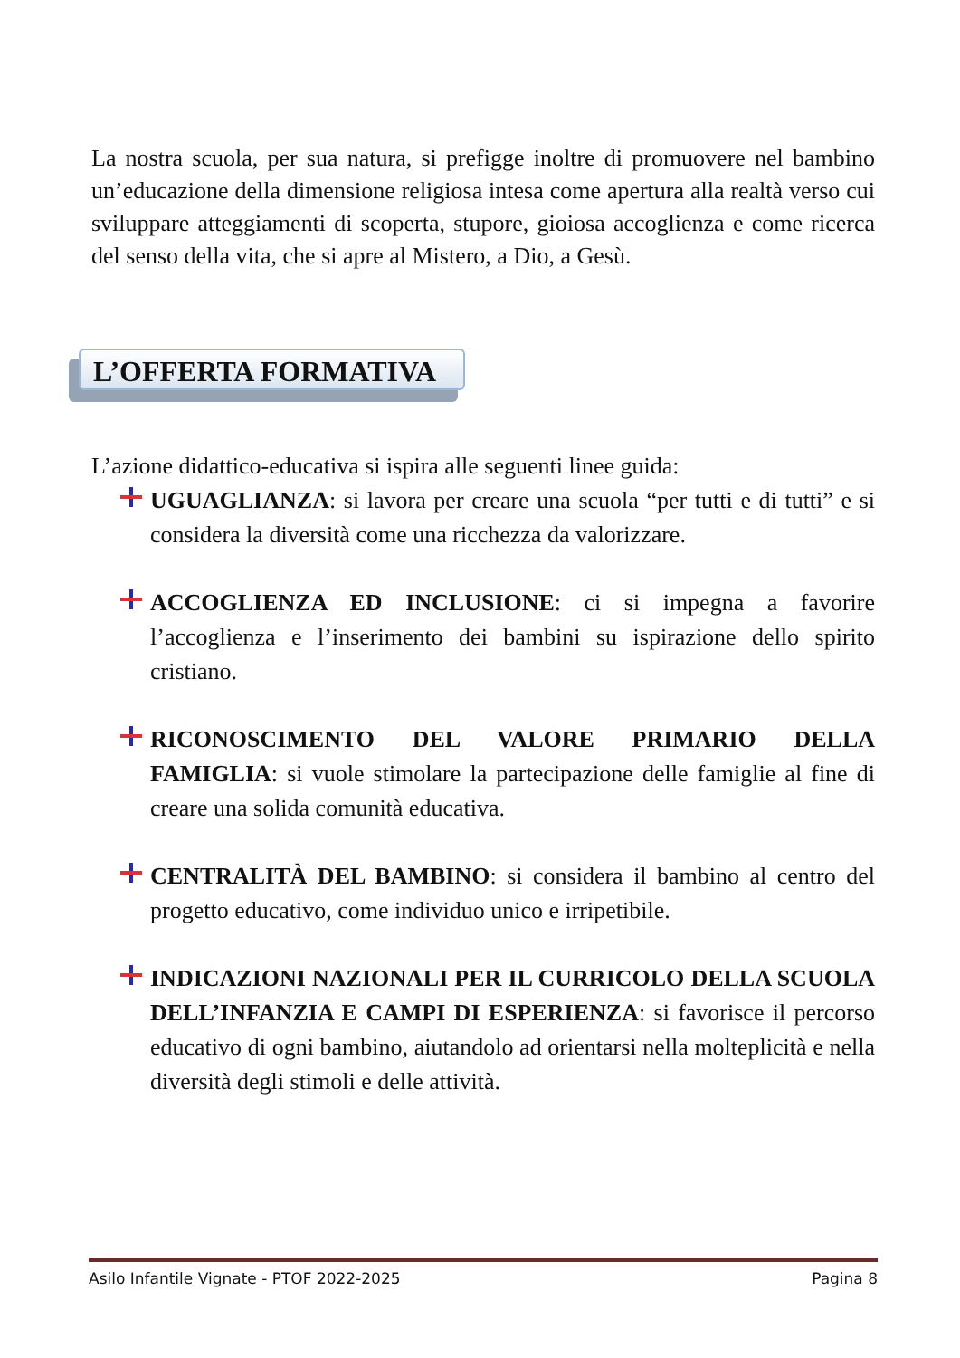La nostra scuola, per sua natura, si prefigge inoltre di promuovere nel bambino un’educazione della dimensione religiosa intesa come apertura alla realtà verso cui sviluppare atteggiamenti di scoperta, stupore, gioiosa accoglienza e come ricerca del senso della vita, che si apre al Mistero, a Dio, a Gesù.
L’OFFERTA FORMATIVA
L’azione didattico-educativa si ispira alle seguenti linee guida:
UGUAGLIANZA: si lavora per creare una scuola “per tutti e di tutti” e si considera la diversità come una ricchezza da valorizzare.
ACCOGLIENZA ED INCLUSIONE: ci si impegna a favorire l’accoglienza e l’inserimento dei bambini su ispirazione dello spirito cristiano.
RICONOSCIMENTO DEL VALORE PRIMARIO DELLA FAMIGLIA: si vuole stimolare la partecipazione delle famiglie al fine di creare una solida comunità educativa.
CENTRALITÀ DEL BAMBINO: si considera il bambino al centro del progetto educativo, come individuo unico e irripetibile.
INDICAZIONI NAZIONALI PER IL CURRICOLO DELLA SCUOLA DELL’INFANZIA E CAMPI DI ESPERIENZA: si favorisce il percorso educativo di ogni bambino, aiutandolo ad orientarsi nella molteplicità e nella diversità degli stimoli e delle attività.
Asilo Infantile Vignate - PTOF 2022-2025 Pagina 8